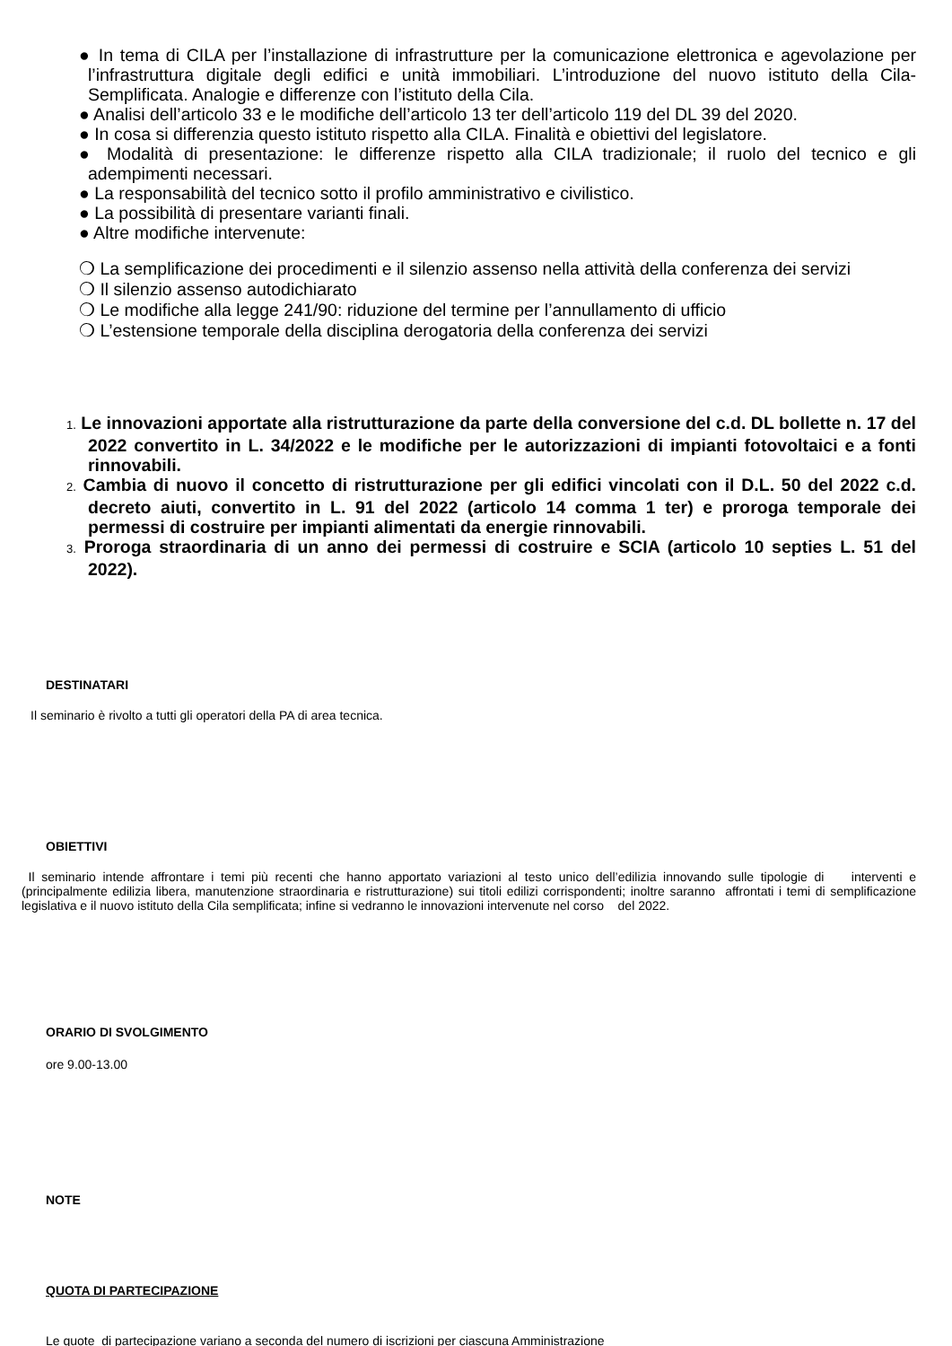● In tema di CILA per l’installazione di infrastrutture per la comunicazione elettronica e agevolazione per l’infrastruttura digitale degli edifici e unità immobiliari. L’introduzione del nuovo istituto della Cila-Semplificata. Analogie e differenze con l’istituto della Cila.
● Analisi dell’articolo 33 e le modifiche dell’articolo 13 ter dell’articolo 119 del DL 39 del 2020.
● In cosa si differenzia questo istituto rispetto alla CILA. Finalità e obiettivi del legislatore.
● Modalità di presentazione: le differenze rispetto alla CILA tradizionale; il ruolo del tecnico e gli adempimenti necessari.
● La responsabilità del tecnico sotto il profilo amministrativo e civilistico.
● La possibilità di presentare varianti finali.
● Altre modifiche intervenute:
❍ La semplificazione dei procedimenti e il silenzio assenso nella attività della conferenza dei servizi
❍ Il silenzio assenso autodichiarato
❍ Le modifiche alla legge 241/90: riduzione del termine per l’annullamento di ufficio
❍ L’estensione temporale della disciplina derogatoria della conferenza dei servizi
1. Le innovazioni apportate alla ristrutturazione da parte della conversione del c.d. DL bollette n. 17 del 2022 convertito in L. 34/2022 e le modifiche per le autorizzazioni di impianti fotovoltaici e a fonti rinnovabili.
2. Cambia di nuovo il concetto di ristrutturazione per gli edifici vincolati con il D.L. 50 del 2022 c.d. decreto aiuti, convertito in L. 91 del 2022 (articolo 14 comma 1 ter) e proroga temporale dei permessi di costruire per impianti alimentati da energie rinnovabili.
3. Proroga straordinaria di un anno dei permessi di costruire e SCIA (articolo 10 septies L. 51 del 2022).
DESTINATARI
Il seminario è rivolto a tutti gli operatori della PA di area tecnica.
OBIETTIVI
Il seminario intende affrontare i temi più recenti che hanno apportato variazioni al testo unico dell’edilizia innovando sulle tipologie di interventi e (principalmente edilizia libera, manutenzione straordinaria e ristrutturazione) sui titoli edilizi corrispondenti; inoltre saranno affrontati i temi di semplificazione legislativa e il nuovo istituto della Cila semplificata; infine si vedranno le innovazioni intervenute nel corso del 2022.
ORARIO DI SVOLGIMENTO
ore 9.00-13.00
NOTE
QUOTA DI PARTECIPAZIONE
Le quote di partecipazione variano a seconda del numero di iscrizioni per ciascuna Amministrazione